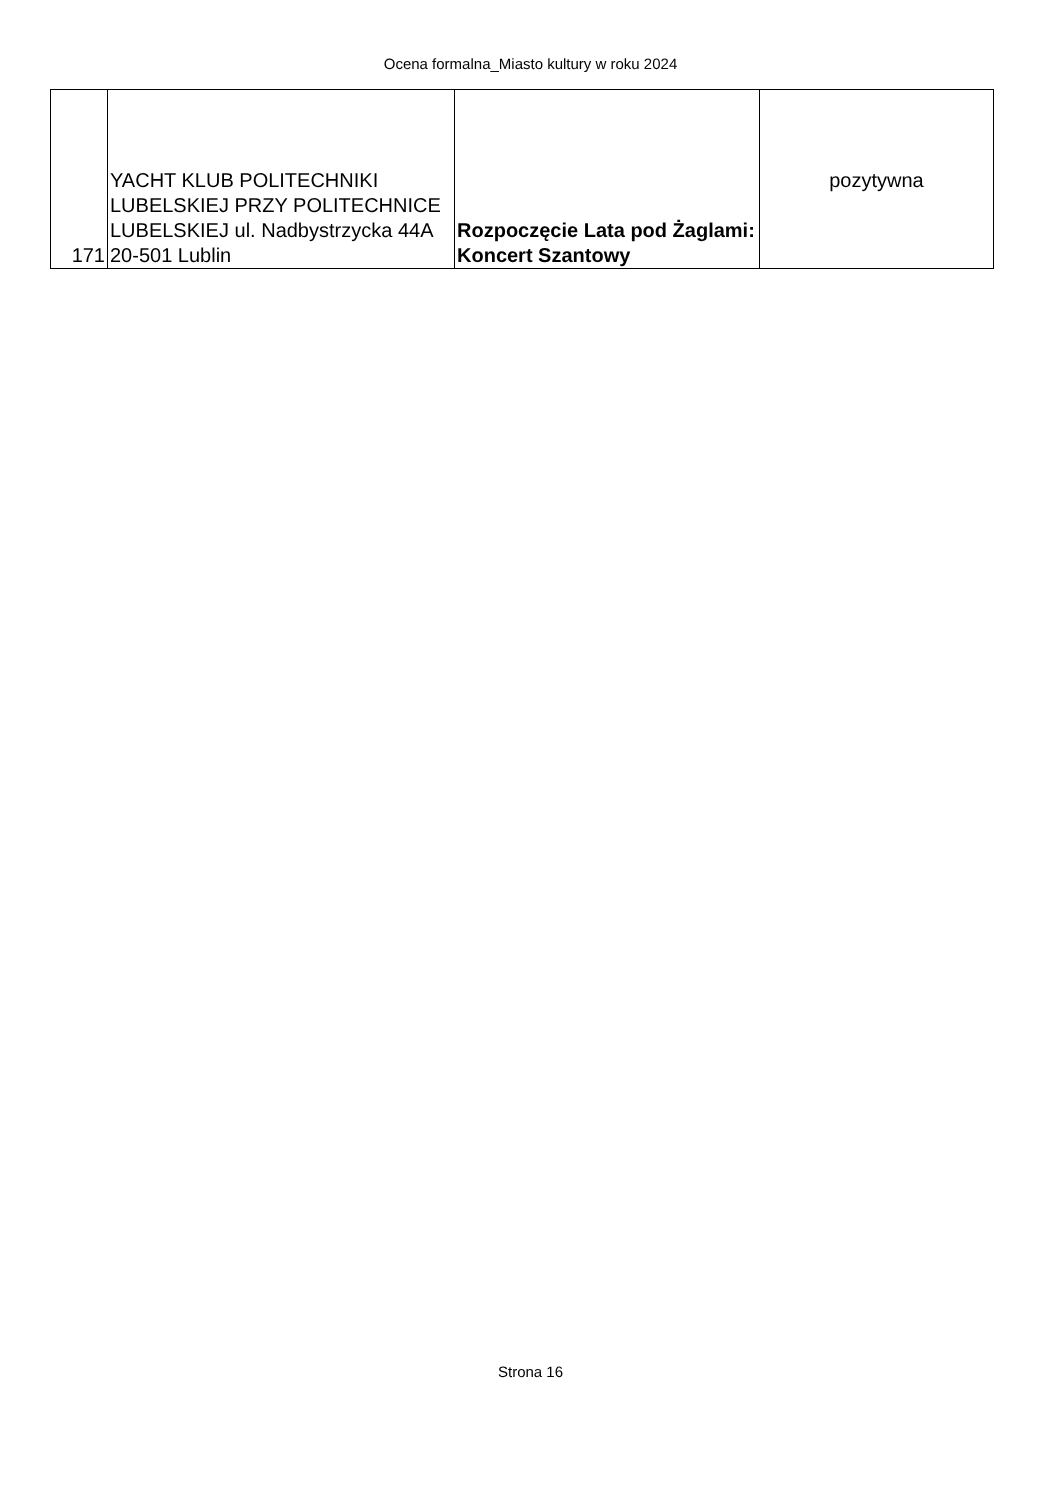Ocena formalna_Miasto kultury w roku 2024
| 171 | YACHT KLUB POLITECHNIKI LUBELSKIEJ PRZY POLITECHNICE LUBELSKIEJ ul. Nadbystrzycka 44A 20-501 Lublin | Rozpoczęcie Lata pod Żaglami: Koncert Szantowy | pozytywna |
Strona 16